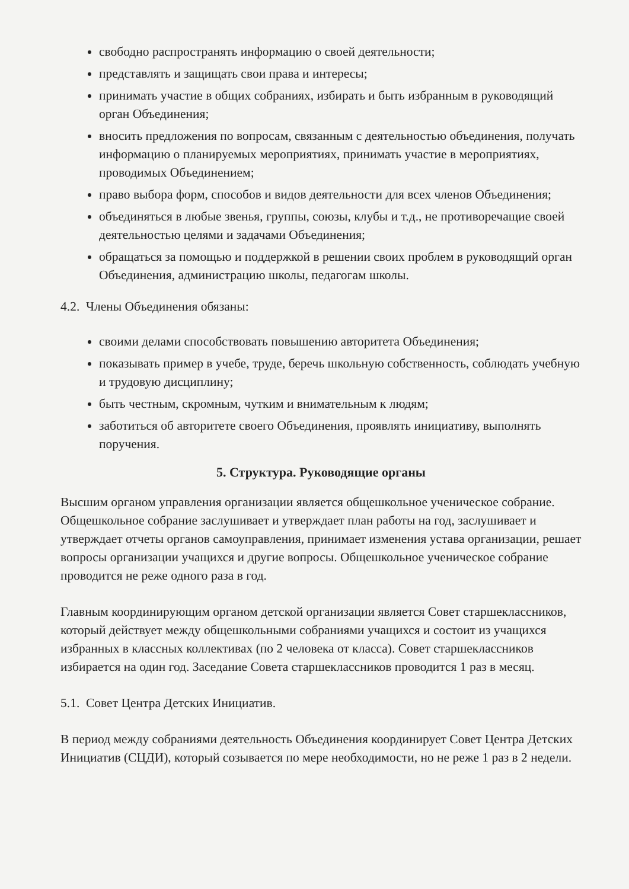свободно распространять информацию о своей деятельности;
представлять и защищать свои права и интересы;
принимать участие в общих собраниях, избирать и быть избранным в руководящий орган Объединения;
вносить предложения по вопросам, связанным с деятельностью объединения, получать информацию о планируемых мероприятиях, принимать участие в мероприятиях, проводимых Объединением;
право выбора форм, способов и видов деятельности для всех членов Объединения;
объединяться в любые звенья, группы, союзы, клубы и т.д., не противоречащие своей деятельностью целями и задачами Объединения;
обращаться за помощью и поддержкой в решении своих проблем в руководящий орган Объединения, администрацию школы, педагогам школы.
4.2. Члены Объединения обязаны:
своими делами способствовать повышению авторитета Объединения;
показывать пример в учебе, труде, беречь школьную собственность, соблюдать учебную и трудовую дисциплину;
быть честным, скромным, чутким и внимательным к людям;
заботиться об авторитете своего Объединения, проявлять инициативу, выполнять поручения.
5. Структура. Руководящие органы
Высшим органом управления организации является общешкольное ученическое собрание. Общешкольное собрание заслушивает и утверждает план работы на год, заслушивает и утверждает отчеты органов самоуправления, принимает изменения устава организации, решает вопросы организации учащихся и другие вопросы. Общешкольное ученическое собрание проводится не реже одного раза в год.
Главным координирующим органом детской организации является Совет старшеклассников, который действует между общешкольными собраниями учащихся и состоит из учащихся избранных в классных коллективах (по 2 человека от класса). Совет старшеклассников избирается на один год. Заседание Совета старшеклассников проводится 1 раз в месяц.
5.1. Совет Центра Детских Инициатив.
В период между собраниями деятельность Объединения координирует Совет Центра Детских Инициатив (СЦДИ), который созывается по мере необходимости, но не реже 1 раз в 2 недели.